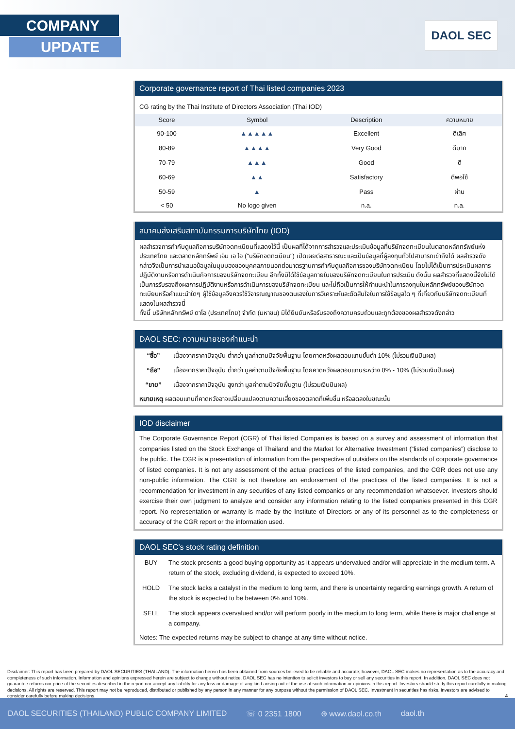COMPANY
UPDATE
DAOL SEC
Corporate governance report of Thai listed companies 2023
CG rating by the Thai Institute of Directors Association (Thai IOD)
| Score | Symbol | Description | ความหมาย |
| --- | --- | --- | --- |
| 90-100 | ▲▲▲▲▲ | Excellent | ดีเลิศ |
| 80-89 | ▲▲▲▲ | Very Good | ดีมาก |
| 70-79 | ▲▲▲ | Good | ดี |
| 60-69 | ▲▲ | Satisfactory | ดีพอใช้ |
| 50-59 | ▲ | Pass | ผ่าน |
| < 50 | No logo given | n.a. | n.a. |
สมาคมส่งเสริมสถาบันกรรมการบริษัทไทย (IOD)
ผลสำรวจการกำกับดูแลกิจการบริษัทจดทะเบียนที่แสดงไว้นี้ เป็นผลที่ได้จากการสำรวจและประเมินข้อมูลที่บริษัทจดทะเบียนในตลาดหลักทรัพย์แห่งประเทศไทย และตลาดหลักทรัพย์ เอ็ม เอ ไอ ("บริษัทจดทะเบียน") เปิดเผยต่อสาธารณะ และเป็นข้อมูลที่ผู้ลงทุนทั่วไปสามารถเข้าถึงได้ ผลสำรวจดังกล่าวจึงเป็นการนำเสนอข้อมูลในมุมมองของบุคคลภายนอกต่อมาตรฐานการกำกับดูแลกิจการของบริษัทจดทะเบียน โดยไม่ได้เป็นการประเมินผลการปฏิบัติงานหรือการดำเนินกิจการของบริษัทจดทะเบียน อีกทั้งมิได้ใช้ข้อมูลภายในของบริษัทจดทะเบียนในการประเมิน ดังนั้น ผลสำรวจที่แสดงนี้จึงไม่ได้เป็นการรับรองถึงผลการปฏิบัติงานหรือการดำเนินการของบริษัทจดทะเบียน และไม่ถือเป็นการให้คำแนะนำในการลงทุนในหลักทรัพย์ของบริษัทจดทะเบียนหรือคำแนะนำใดๆ ผู้ใช้ข้อมูลจึงควรใช้วิจารณญาณของตนเองในการวิเคราะห์และตัดสินใจในการใช้ข้อมูลใด ๆ ที่เกี่ยวกับบริษัทจดทะเบียนที่แสดงในผลสำรวจนี้
ทั้งนี้ บริษัทหลักทรัพย์ ดาโอ (ประเทศไทย) จำกัด (มหาชน) มิได้ยืนยันหรือรับรองถึงความครบถ้วนและถูกต้องของผลสำรวจดังกล่าว
DAOL SEC: ความหมายของคำแนะนำ
| “ซื้อ” | เนื่องจากราคาปัจจุบัน ต่ำกว่า มูลค่าตามปัจจัยพื้นฐาน โดยคาดหวังผลตอบแทนขั้นต่ำ 10% (ไม่รวมเงินปันผล) |
| “ถือ” | เนื่องจากราคาปัจจุบัน ต่ำกว่า มูลค่าตามปัจจัยพื้นฐาน โดยคาดหวังผลตอบแทนระหว่าง 0% - 10% (ไม่รวมเงินปันผล) |
| “ขาย” | เนื่องจากราคาปัจจุบัน สูงกว่า มูลค่าตามปัจจัยพื้นฐาน (ไม่รวมเงินปันผล) |
หมายเหตุ ผลตอบแทนที่คาดหวังอาจเปลี่ยนแปลงตามความเสี่ยงของตลาดที่เพิ่มขึ้น หรือลดลงในขณะนั้น
IOD disclaimer
The Corporate Governance Report (CGR) of Thai listed Companies is based on a survey and assessment of information that companies listed on the Stock Exchange of Thailand and the Market for Alternative Investment (“listed companies”) disclose to the public. The CGR is a presentation of information from the perspective of outsiders on the standards of corporate governance of listed companies. It is not any assessment of the actual practices of the listed companies, and the CGR does not use any non-public information. The CGR is not therefore an endorsement of the practices of the listed companies. It is not a recommendation for investment in any securities of any listed companies or any recommendation whatsoever. Investors should exercise their own judgment to analyze and consider any information relating to the listed companies presented in this CGR report. No representation or warranty is made by the Institute of Directors or any of its personnel as to the completeness or accuracy of the CGR report or the information used.
DAOL SEC’s stock rating definition
| BUY | The stock presents a good buying opportunity as it appears undervalued and/or will appreciate in the medium term. A return of the stock, excluding dividend, is expected to exceed 10%. |
| HOLD | The stock lacks a catalyst in the medium to long term, and there is uncertainty regarding earnings growth. A return of the stock is expected to be between 0% and 10%. |
| SELL | The stock appears overvalued and/or will perform poorly in the medium to long term, while there is major challenge at a company. |
Notes: The expected returns may be subject to change at any time without notice.
Disclaimer: This report has been prepared by DAOL SECURITIES (THAILAND). The information herein has been obtained from sources believed to be reliable and accurate; however, DAOL SEC makes no representation as to the accuracy and completeness of such information. Information and opinions expressed herein are subject to change without notice. DAOL SEC has no intention to solicit investors to buy or sell any securities in this report. In addition, DAOL SEC does not guarantee returns nor price of the securities described in the report nor accept any liability for any loss or damage of any kind arising out of the use of such information or opinions in this report. Investors should study this report carefully in making decisions. All rights are reserved. This report may not be reproduced, distributed or published by any person in any manner for any purpose without the permission of DAOL SEC. Investment in securities has risks. Investors are advised to consider carefully before making decisions. 4
DAOL SECURITIES (THAILAND) PUBLIC COMPANY LIMITED ☏ 0 2351 1800 ⊕ www.daol.co.th daol.th